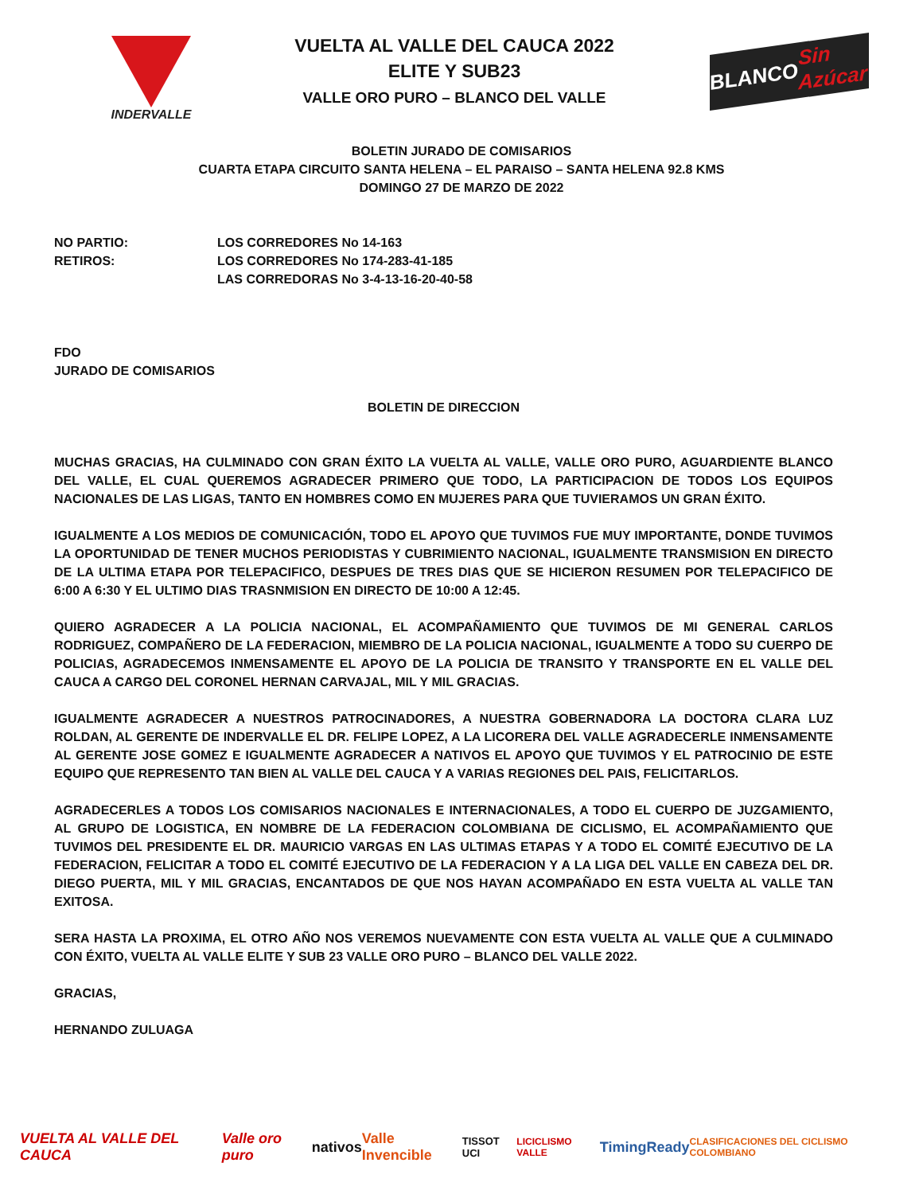INDERVALLE
VUELTA AL VALLE DEL CAUCA 2022
ELITE Y SUB23
VALLE ORO PURO – BLANCO DEL VALLE
BLANCO Sin Azúcar
BOLETIN JURADO DE COMISARIOS
CUARTA ETAPA CIRCUITO SANTA HELENA – EL PARAISO – SANTA HELENA 92.8 KMS
DOMINGO 27 DE MARZO DE 2022
NO PARTIO: LOS CORREDORES No 14-163
RETIROS: LOS CORREDORES No 174-283-41-185
LAS CORREDORAS No 3-4-13-16-20-40-58
FDO
JURADO DE COMISARIOS
BOLETIN DE DIRECCION
MUCHAS GRACIAS, HA CULMINADO CON GRAN ÉXITO LA VUELTA AL VALLE, VALLE ORO PURO, AGUARDIENTE BLANCO DEL VALLE, EL CUAL QUEREMOS AGRADECER PRIMERO QUE TODO, LA PARTICIPACION DE TODOS LOS EQUIPOS NACIONALES DE LAS LIGAS, TANTO EN HOMBRES COMO EN MUJERES PARA QUE TUVIERAMOS UN GRAN ÉXITO.
IGUALMENTE A LOS MEDIOS DE COMUNICACIÓN, TODO EL APOYO QUE TUVIMOS FUE MUY IMPORTANTE, DONDE TUVIMOS LA OPORTUNIDAD DE TENER MUCHOS PERIODISTAS Y CUBRIMIENTO NACIONAL, IGUALMENTE TRANSMISION EN DIRECTO DE LA ULTIMA ETAPA POR TELEPACIFICO, DESPUES DE TRES DIAS QUE SE HICIERON RESUMEN POR TELEPACIFICO DE 6:00 A 6:30 Y EL ULTIMO DIAS TRASNMISION EN DIRECTO DE 10:00 A 12:45.
QUIERO AGRADECER A LA POLICIA NACIONAL, EL ACOMPAÑAMIENTO QUE TUVIMOS DE MI GENERAL CARLOS RODRIGUEZ, COMPAÑERO DE LA FEDERACION, MIEMBRO DE LA POLICIA NACIONAL, IGUALMENTE A TODO SU CUERPO DE POLICIAS, AGRADECEMOS INMENSAMENTE EL APOYO DE LA POLICIA DE TRANSITO Y TRANSPORTE EN EL VALLE DEL CAUCA A CARGO DEL CORONEL HERNAN CARVAJAL, MIL Y MIL GRACIAS.
IGUALMENTE AGRADECER A NUESTROS PATROCINADORES, A NUESTRA GOBERNADORA LA DOCTORA CLARA LUZ ROLDAN, AL GERENTE DE INDERVALLE EL DR. FELIPE LOPEZ, A LA LICORERA DEL VALLE AGRADECERLE INMENSAMENTE AL GERENTE JOSE GOMEZ E IGUALMENTE AGRADECER A NATIVOS EL APOYO QUE TUVIMOS Y EL PATROCINIO DE ESTE EQUIPO QUE REPRESENTO TAN BIEN AL VALLE DEL CAUCA Y A VARIAS REGIONES DEL PAIS, FELICITARLOS.
AGRADECERLES A TODOS LOS COMISARIOS NACIONALES E INTERNACIONALES, A TODO EL CUERPO DE JUZGAMIENTO, AL GRUPO DE LOGISTICA, EN NOMBRE DE LA FEDERACION COLOMBIANA DE CICLISMO, EL ACOMPAÑAMIENTO QUE TUVIMOS DEL PRESIDENTE EL DR. MAURICIO VARGAS EN LAS ULTIMAS ETAPAS Y A TODO EL COMITÉ EJECUTIVO DE LA FEDERACION, FELICITAR A TODO EL COMITÉ EJECUTIVO DE LA FEDERACION Y A LA LIGA DEL VALLE EN CABEZA DEL DR. DIEGO PUERTA, MIL Y MIL GRACIAS, ENCANTADOS DE QUE NOS HAYAN ACOMPAÑADO EN ESTA VUELTA AL VALLE TAN EXITOSA.
SERA HASTA LA PROXIMA, EL OTRO AÑO NOS VEREMOS NUEVAMENTE CON ESTA VUELTA AL VALLE QUE A CULMINADO CON ÉXITO, VUELTA AL VALLE ELITE Y SUB 23 VALLE ORO PURO – BLANCO DEL VALLE 2022.
GRACIAS,
HERNANDO ZULUAGA
VUELTA AL VALLE DEL CAUCA Valle oro puro nativos Valle Invencible TISSOT UCI LICICLISMO VALLE TimingReady CLASIFICACIONES DEL CICLISMO COLOMBIANO